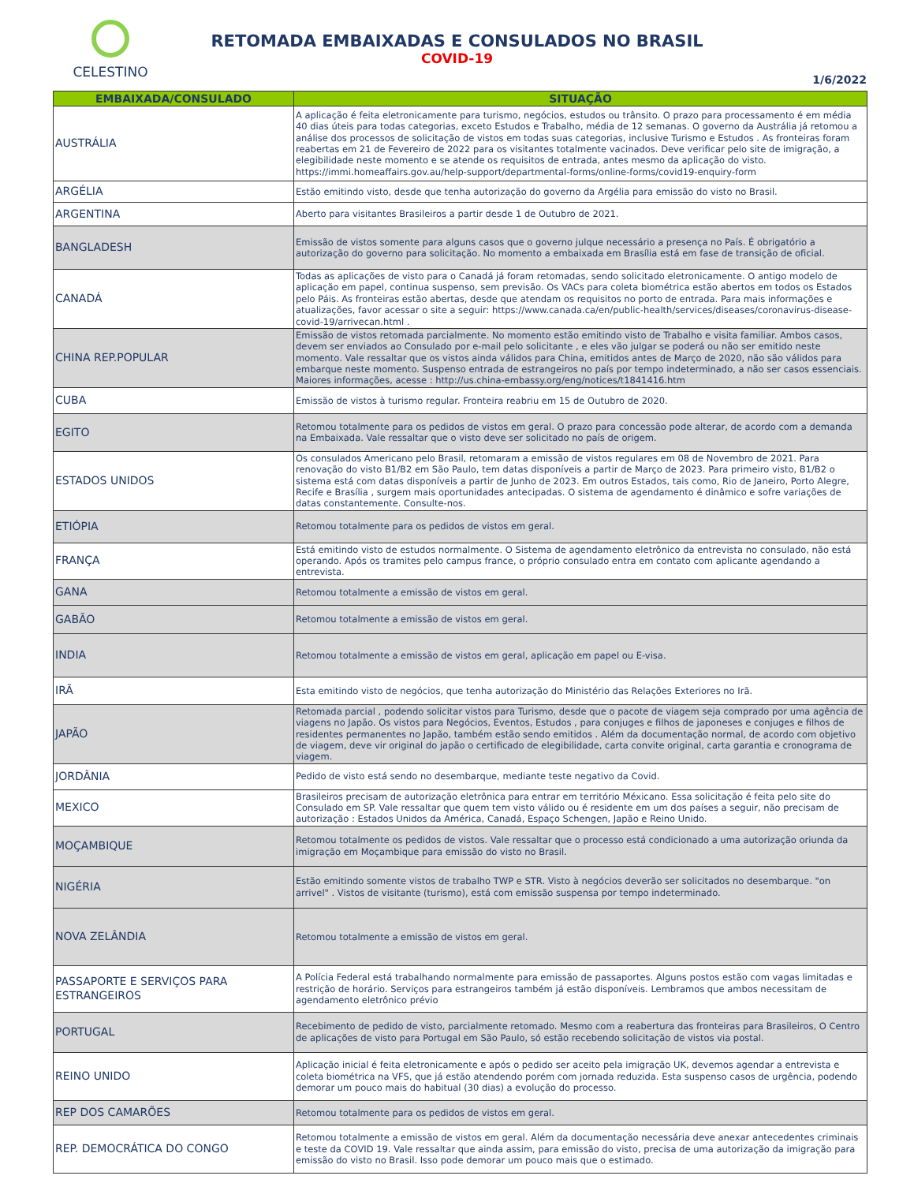CELESTINO
RETOMADA EMBAIXADAS E CONSULADOS NO BRASIL
COVID-19
1/6/2022
| EMBAIXADA/CONSULADO | SITUAÇÃO |
| --- | --- |
| AUSTRÁLIA | A aplicação é feita eletronicamente para turismo, negócios, estudos ou trânsito. O prazo para processamento é em média 40 dias úteis para todas categorias, exceto Estudos e Trabalho, média de 12 semanas. O governo da Austrália já retomou a análise dos processos de solicitação de vistos em todas suas categorias, inclusive Turismo e Estudos . As fronteiras foram reabertas em 21 de Fevereiro de 2022 para os visitantes totalmente vacinados. Deve verificar pelo site de imigração, a elegibilidade neste momento e se atende os requisitos de entrada, antes mesmo da aplicação do visto. https://immi.homeaffairs.gov.au/help-support/departmental-forms/online-forms/covid19-enquiry-form |
| ARGÉLIA | Estão emitindo visto, desde que tenha autorização do governo da Argélia para emissão do visto no Brasil. |
| ARGENTINA | Aberto para visitantes Brasileiros a partir desde 1 de Outubro de 2021. |
| BANGLADESH | Emissão de vistos somente para alguns casos que o governo julque necessário a presença no País. É obrigatório a autorização do governo para solicitação. No momento a embaixada em Brasília está em fase de transição de oficial. |
| CANADÁ | Todas as aplicações de visto para o Canadá já foram retomadas, sendo solicitado eletronicamente. O antigo modelo de aplicação em papel, continua suspenso, sem previsão. Os VACs para coleta biométrica estão abertos em todos os Estados pelo Páis. As fronteiras estão abertas, desde que atendam os requisitos no porto de entrada. Para mais informações e atualizações, favor acessar o site a seguir: https://www.canada.ca/en/public-health/services/diseases/coronavirus-disease-covid-19/arrivecan.html . |
| CHINA REP.POPULAR | Emissão de vistos retomada parcialmente. No momento estão emitindo visto de Trabalho e visita familiar. Ambos casos, devem ser enviados ao Consulado por e-mail pelo solicitante , e eles vão julgar se poderá ou não ser emitido neste momento. Vale ressaltar que os vistos ainda válidos para China, emitidos antes de Março de 2020, não são válidos para embarque neste momento. Suspenso entrada de estrangeiros no país por tempo indeterminado, a não ser casos essenciais. Maiores informações, acesse : http://us.china-embassy.org/eng/notices/t1841416.htm |
| CUBA | Emissão de vistos à turismo regular. Fronteira reabriu em 15 de Outubro de 2020. |
| EGITO | Retomou totalmente para os pedidos de vistos em geral. O prazo para concessão pode alterar, de acordo com a demanda na Embaixada. Vale ressaltar que o visto deve ser solicitado no país de origem. |
| ESTADOS UNIDOS | Os consulados Americano pelo Brasil, retomaram a emissão de vistos regulares em 08 de Novembro de 2021. Para renovação do visto B1/B2 em São Paulo, tem datas disponíveis a partir de Março de 2023. Para primeiro visto, B1/B2 o sistema está com datas disponíveis a partir de Junho de 2023. Em outros Estados, tais como, Rio de Janeiro, Porto Alegre, Recife e Brasília , surgem mais oportunidades antecipadas. O sistema de agendamento é dinâmico e sofre variações de datas constantemente. Consulte-nos. |
| ETIÓPIA | Retomou totalmente para os pedidos de vistos em geral. |
| FRANÇA | Está emitindo visto de estudos normalmente. O Sistema de agendamento eletrônico da entrevista no consulado, não está operando. Após os tramites pelo campus france, o próprio consulado entra em contato com aplicante agendando a entrevista. |
| GANA | Retomou totalmente a emissão de vistos em geral. |
| GABÃO | Retomou totalmente a emissão de vistos em geral. |
| INDIA | Retomou totalmente a emissão de vistos em geral, aplicação em papel ou E-visa. |
| IRÃ | Esta emitindo visto de negócios, que tenha autorização do Ministério das Relações Exteriores no Irã. |
| JAPÃO | Retomada parcial , podendo solicitar vistos para Turismo, desde que o pacote de viagem seja comprado por uma agência de viagens no Japão. Os vistos para Negócios, Eventos, Estudos , para conjuges e filhos de japoneses e conjuges e filhos de residentes permanentes no Japão, também estão sendo emitidos . Além da documentação normal, de acordo com objetivo de viagem, deve vir original do japão o certificado de elegibilidade, carta convite original, carta garantia e cronograma de viagem. |
| JORDÂNIA | Pedido de visto está sendo no desembarque, mediante teste negativo da Covid. |
| MEXICO | Brasileiros precisam de autorização eletrônica para entrar em território Méxicano. Essa solicitação é feita pelo site do Consulado em SP. Vale ressaltar que quem tem visto válido ou é residente em um dos países a seguir, não precisam de autorização : Estados Unidos da América, Canadá, Espaço Schengen, Japão e Reino Unido. |
| MOÇAMBIQUE | Retomou totalmente os pedidos de vistos. Vale ressaltar que o processo está condicionado a uma autorização oriunda da imigração em Moçambique para emissão do visto no Brasil. |
| NIGÉRIA | Estão emitindo somente vistos de trabalho TWP e STR. Visto à negócios deverão ser solicitados no desembarque. "on arrivel" . Vistos de visitante (turismo), está com emissão suspensa por tempo indeterminado. |
| NOVA ZELÂNDIA | Retomou totalmente a emissão de vistos em geral. |
| PASSAPORTE E SERVIÇOS PARA ESTRANGEIROS | A Polícia Federal está trabalhando normalmente para emissão de passaportes. Alguns postos estão com vagas limitadas e restrição de horário. Serviços para estrangeiros também já estão disponíveis. Lembramos que ambos necessitam de agendamento eletrônico prévio |
| PORTUGAL | Recebimento de pedido de visto, parcialmente retomado. Mesmo com a reabertura das fronteiras para Brasileiros, O Centro de aplicações de visto para Portugal em São Paulo, só estão recebendo solicitação de vistos via postal. |
| REINO UNIDO | Aplicação inicial é feita eletronicamente e após o pedido ser aceito pela imigração UK, devemos agendar a entrevista e coleta biométrica na VFS, que já estão atendendo porém com jornada reduzida. Esta suspenso casos de urgência, podendo demorar um pouco mais do habitual (30 dias) a evolução do processo. |
| REP DOS CAMARÕES | Retomou totalmente para os pedidos de vistos em geral. |
| REP. DEMOCRÁTICA DO CONGO | Retomou totalmente a emissão de vistos em geral. Além da documentação necessária deve anexar antecedentes criminais e teste da COVID 19. Vale ressaltar que ainda assim, para emissão do visto, precisa de uma autorização da imigração para emissão do visto no Brasil. Isso pode demorar um pouco mais que o estimado. |